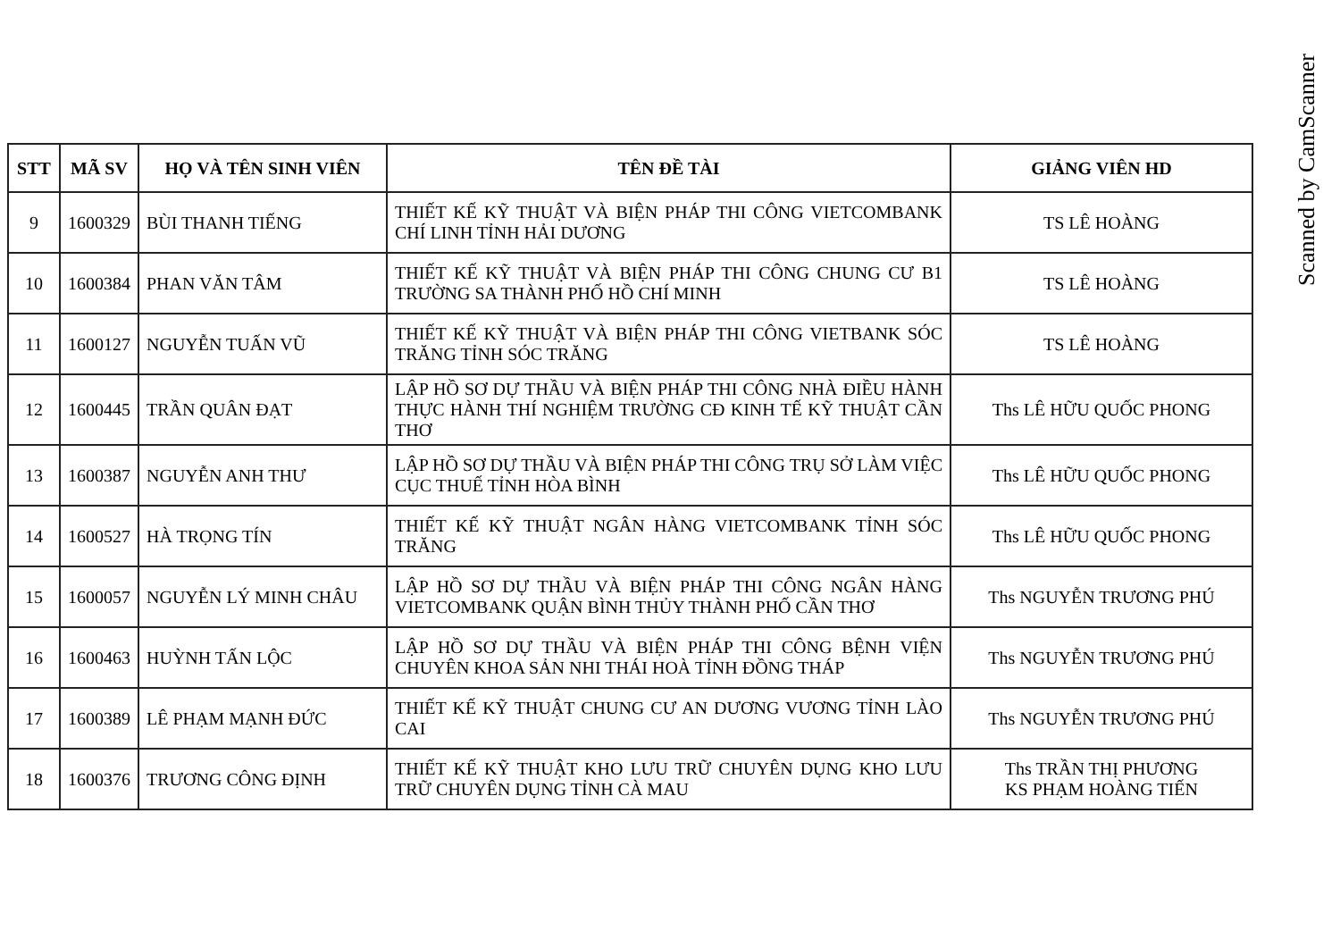| STT | MÃ SV | HỌ VÀ TÊN SINH VIÊN | TÊN ĐỀ TÀI | GIẢNG VIÊN HD |
| --- | --- | --- | --- | --- |
| 9 | 1600329 | BÙI THANH TIẾNG | THIẾT KẾ KỸ THUẬT VÀ BIỆN PHÁP THI CÔNG VIETCOMBANK CHÍ LINH TỈNH HẢI DƯƠNG | TS LÊ HOÀNG |
| 10 | 1600384 | PHAN VĂN TÂM | THIẾT KẾ KỸ THUẬT VÀ BIỆN PHÁP THI CÔNG CHUNG CƯ B1 TRƯỜNG SA THÀNH PHỐ HỒ CHÍ MINH | TS LÊ HOÀNG |
| 11 | 1600127 | NGUYỄN TUẤN VŨ | THIẾT KẾ KỸ THUẬT VÀ BIỆN PHÁP THI CÔNG VIETBANK SÓC TRĂNG TỈNH SÓC TRĂNG | TS LÊ HOÀNG |
| 12 | 1600445 | TRẦN QUÂN ĐẠT | LẬP HỒ SƠ DỰ THẦU VÀ BIỆN PHÁP THI CÔNG NHÀ ĐIỀU HÀNH THỰC HÀNH THÍ NGHIỆM TRƯỜNG CĐ KINH TẾ KỸ THUẬT CẦN THƠ | Ths LÊ HỮU QUỐC PHONG |
| 13 | 1600387 | NGUYỄN ANH THƯ | LẬP HỒ SƠ DỰ THẦU VÀ BIỆN PHÁP THI CÔNG TRỤ SỞ LÀM VIỆC CỤC THUẾ TỈNH HÒA BÌNH | Ths LÊ HỮU QUỐC PHONG |
| 14 | 1600527 | HÀ TRỌNG TÍN | THIẾT KẾ KỸ THUẬT NGÂN HÀNG VIETCOMBANK TỈNH SÓC TRĂNG | Ths LÊ HỮU QUỐC PHONG |
| 15 | 1600057 | NGUYỄN LÝ MINH CHÂU | LẬP HỒ SƠ DỰ THẦU VÀ BIỆN PHÁP THI CÔNG NGÂN HÀNG VIETCOMBANK QUẬN BÌNH THỦY THÀNH PHỐ CẦN THƠ | Ths NGUYỄN TRƯƠNG PHÚ |
| 16 | 1600463 | HUỲNH TẤN LỘC | LẬP HỒ SƠ DỰ THẦU VÀ BIỆN PHÁP THI CÔNG BỆNH VIỆN CHUYÊN KHOA SẢN NHI THÁI HOÀ TỈNH ĐỒNG THÁP | Ths NGUYỄN TRƯƠNG PHÚ |
| 17 | 1600389 | LÊ PHẠM MẠNH ĐỨC | THIẾT KẾ KỸ THUẬT CHUNG CƯ AN DƯƠNG VƯƠNG TỈNH LÀO CAI | Ths NGUYỄN TRƯƠNG PHÚ |
| 18 | 1600376 | TRƯƠNG CÔNG ĐỊNH | THIẾT KẾ KỸ THUẬT KHO LƯU TRỮ CHUYÊN DỤNG KHO LƯU TRỮ CHUYÊN DỤNG TỈNH CÀ MAU | Ths TRẦN THỊ PHƯƠNG KS PHẠM HOÀNG TIẾN |
Scanned by CamScanner